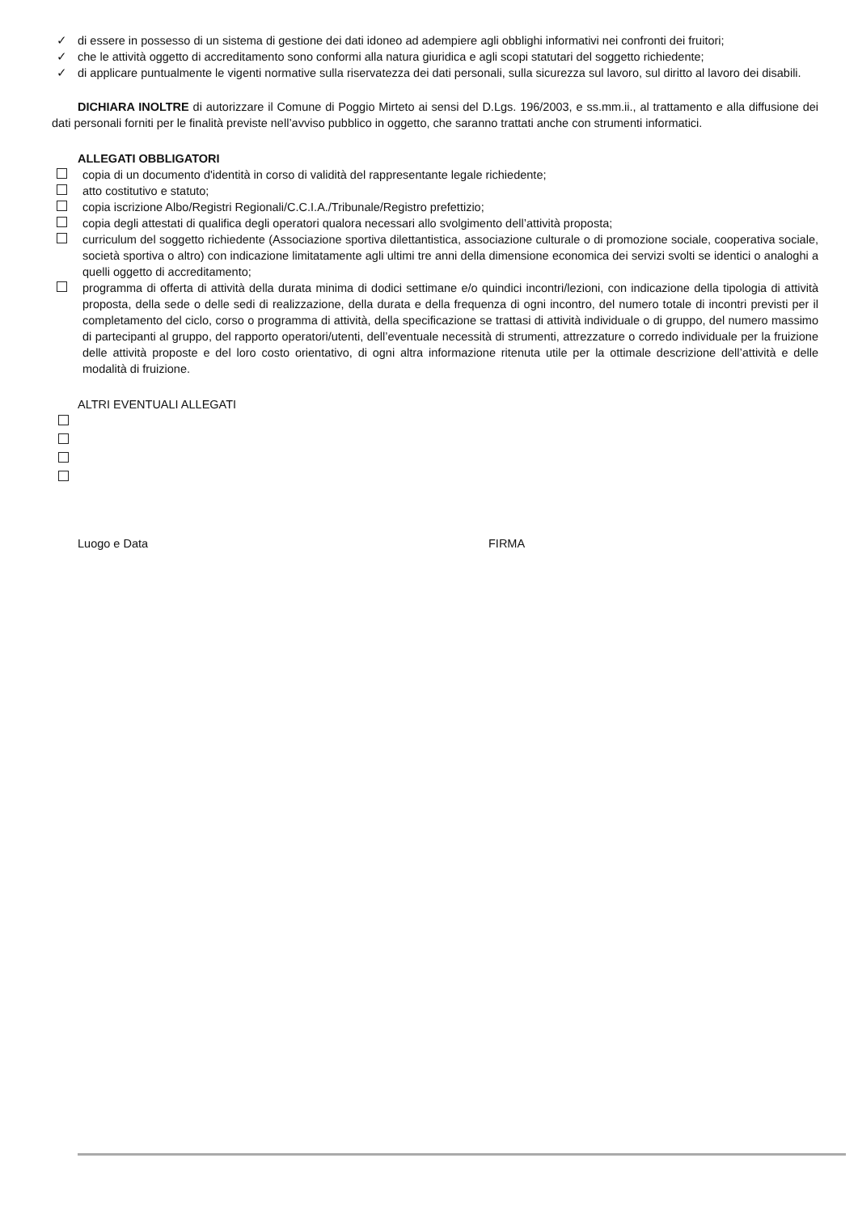✓ di essere in possesso di un sistema di gestione dei dati idoneo ad adempiere agli obblighi informativi nei confronti dei fruitori;
✓ che le attività oggetto di accreditamento sono conformi alla natura giuridica e agli scopi statutari del soggetto richiedente;
✓ di applicare puntualmente le vigenti normative sulla riservatezza dei dati personali, sulla sicurezza sul lavoro, sul diritto al lavoro dei disabili.
DICHIARA INOLTRE di autorizzare il Comune di Poggio Mirteto ai sensi del D.Lgs. 196/2003, e ss.mm.ii., al trattamento e alla diffusione dei dati personali forniti per le finalità previste nell’avviso pubblico in oggetto, che saranno trattati anche con strumenti informatici.
ALLEGATI OBBLIGATORI
copia di un documento d'identità in corso di validità del rappresentante legale richiedente;
atto costitutivo e statuto;
copia iscrizione Albo/Registri Regionali/C.C.I.A./Tribunale/Registro prefettizio;
copia degli attestati di qualifica degli operatori qualora necessari allo svolgimento dell’attività proposta;
curriculum del soggetto richiedente (Associazione sportiva dilettantistica, associazione culturale o di promozione sociale, cooperativa sociale, società sportiva o altro) con indicazione limitatamente agli ultimi tre anni della dimensione economica dei servizi svolti se identici o analoghi a quelli oggetto di accreditamento;
programma di offerta di attività della durata minima di dodici settimane e/o quindici incontri/lezioni, con indicazione della tipologia di attività proposta, della sede o delle sedi di realizzazione, della durata e della frequenza di ogni incontro, del numero totale di incontri previsti per il completamento del ciclo, corso o programma di attività, della specificazione se trattasi di attività individuale o di gruppo, del numero massimo di partecipanti al gruppo, del rapporto operatori/utenti, dell’eventuale necessità di strumenti, attrezzature o corredo individuale per la fruizione delle attività proposte e del loro costo orientativo, di ogni altra informazione ritenuta utile per la ottimale descrizione dell’attività e delle modalità di fruizione.
ALTRI EVENTUALI ALLEGATI
Luogo e Data FIRMA